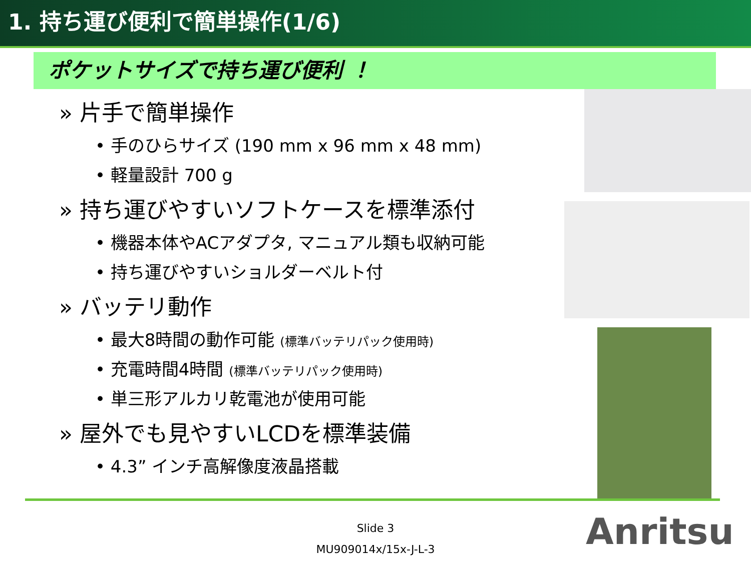1. 持ち運び便利で簡単操作(1/6)
ポケットサイズで持ち運び便利 ！
» 片手で簡単操作
• 手のひらサイズ (190 mm x 96 mm x 48 mm)
• 軽量設計 700 g
» 持ち運びやすいソフトケースを標準添付
• 機器本体やACアダプタ, マニュアル類も収納可能
• 持ち運びやすいショルダーベルト付
» バッテリ動作
• 最大8時間の動作可能 (標準バッテリパック使用時)
• 充電時間4時間 (標準バッテリパック使用時)
• 単三形アルカリ乾電池が使用可能
» 屋外でも見やすいLCDを標準装備
• 4.3” インチ高解像度液晶搭載
Slide 3
MU909014x/15x-J-L-3
Anritsu